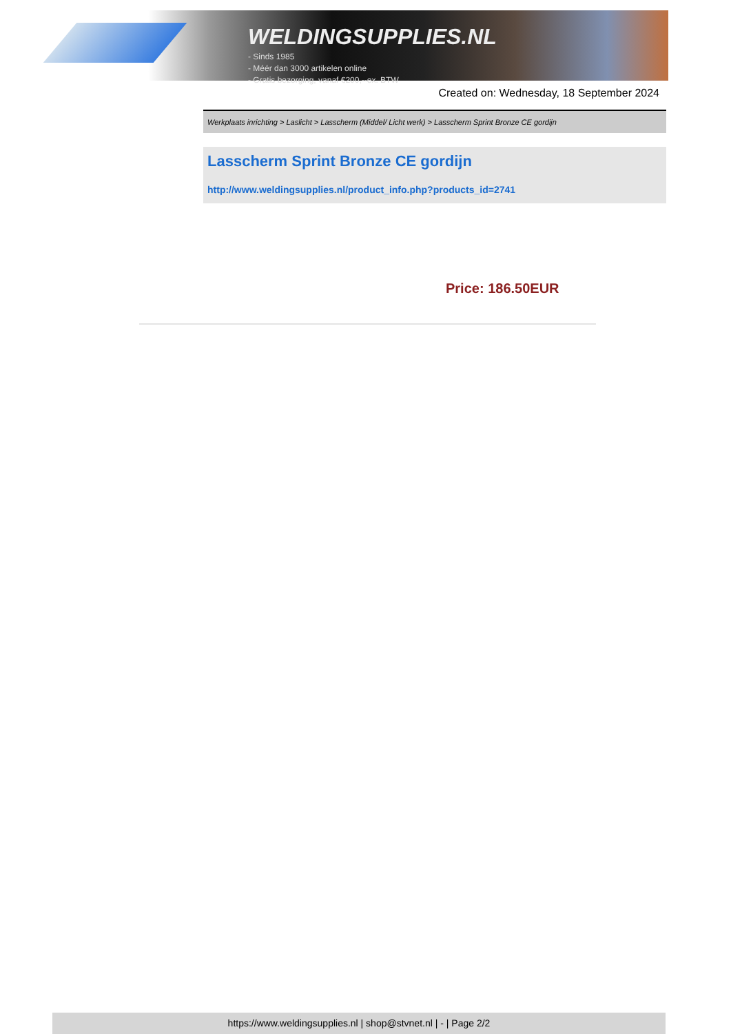WELDINGSUPPLIES.NL
- Sinds 1985
- Méér dan 3000 artikelen online
- Gratis bezorging, vanaf €200,--ex. BTW
Created on: Wednesday, 18 September 2024
Werkplaats inrichting > Laslicht > Lasscherm (Middel/ Licht werk) > Lasscherm Sprint Bronze CE gordijn
Lasscherm Sprint Bronze CE gordijn
http://www.weldingsupplies.nl/product_info.php?products_id=2741
Price: 186.50EUR
https://www.weldingsupplies.nl | shop@stvnet.nl | - | Page 2/2